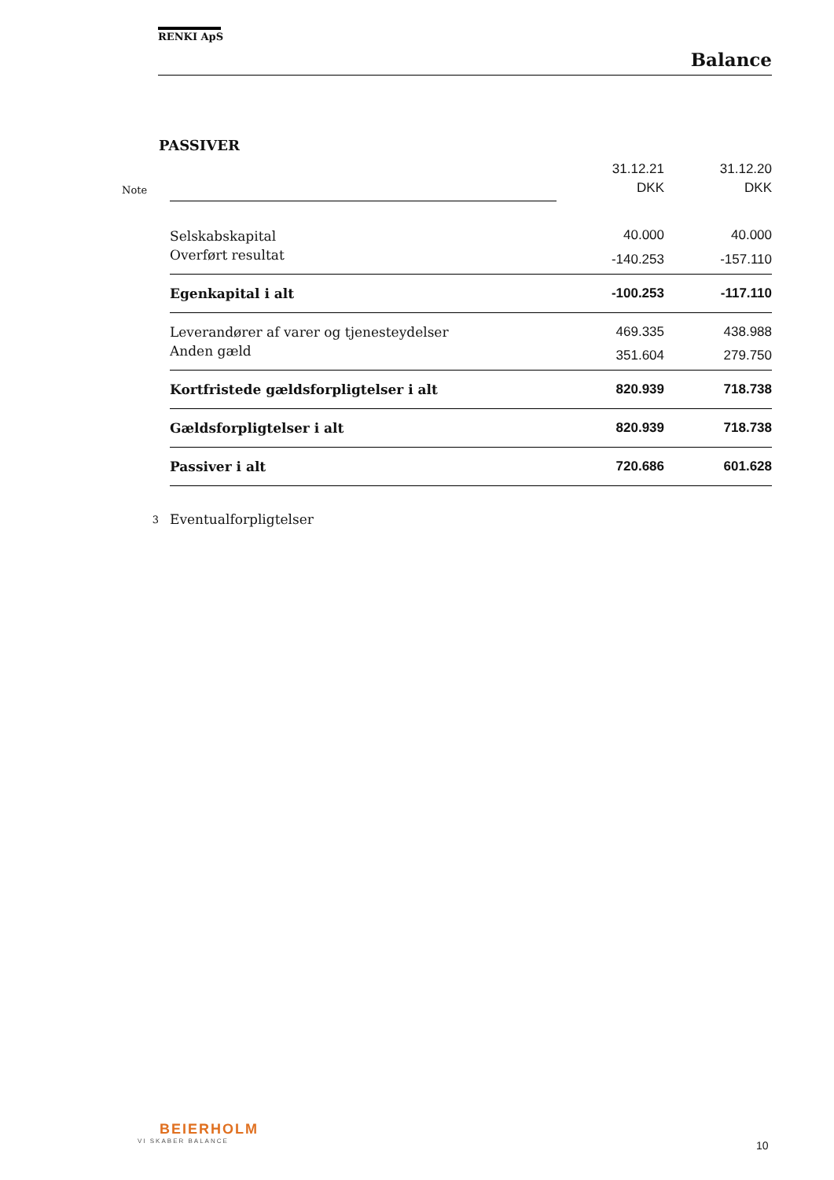RENKI ApS
Balance
PASSIVER
| | | 31.12.21 | 31.12.20 |
| Note | | DKK | DKK |
| | Selskabskapital | 40.000 | 40.000 |
| | Overført resultat | -140.253 | -157.110 |
| | Egenkapital i alt | -100.253 | -117.110 |
| | Leverandører af varer og tjenesteydelser | 469.335 | 438.988 |
| | Anden gæld | 351.604 | 279.750 |
| | Kortfristede gældsforpligtelser i alt | 820.939 | 718.738 |
| | Gældsforpligtelser i alt | 820.939 | 718.738 |
| | Passiver i alt | 720.686 | 601.628 |
| 3 | Eventualforpligtelser | | |
BEIERHOLM
VI SKABER BALANCE
10